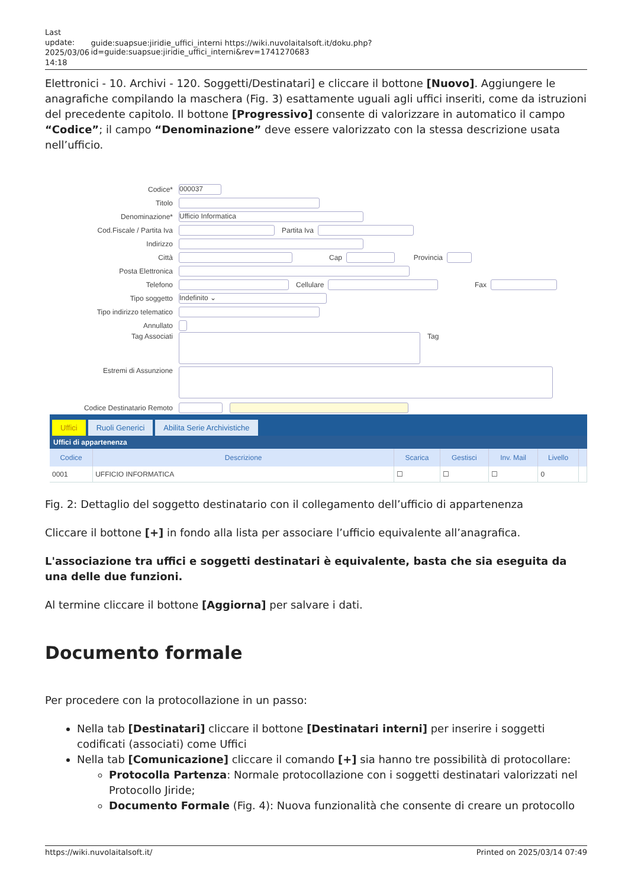Last update: 2025/03/06 14:18
guide:suapsue:jiridie_uffici_interni https://wiki.nuvolaitalsoft.it/doku.php?id=guide:suapsue:jiridie_uffici_interni&rev=1741270683
Elettronici - 10. Archivi - 120. Soggetti/Destinatari] e cliccare il bottone [Nuovo]. Aggiungere le anagrafiche compilando la maschera (Fig. 3) esattamente uguali agli uffici inseriti, come da istruzioni del precedente capitolo. Il bottone [Progressivo] consente di valorizzare in automatico il campo “Codice”; il campo “Denominazione” deve essere valorizzato con la stessa descrizione usata nell’ufficio.
Codice* 000037
Titolo
Denominazione* Ufficio Informatica
Cod.Fiscale / Partita Iva Partita Iva
Indirizzo
Città Cap Provincia
Posta Elettronica
Telefono Cellulare Fax
Tipo soggetto Indefinito ⌄
Tipo indirizzo telematico
Annullato
Tag Associati Tag
Estremi di Assunzione
Codice Destinatario Remoto
Uffici Ruoli Generici Abilita Serie Archivistiche
Uffici di appartenenza
| Codice | Descrizione | Scarica | Gestisci | Inv. Mail | Livello | |
| --- | --- | --- | --- | --- | --- | --- |
| 0001 | UFFICIO INFORMATICA | ☐ | ☐ | ☐ | 0 | |
Fig. 2: Dettaglio del soggetto destinatario con il collegamento dell’ufficio di appartenenza
Cliccare il bottone [+] in fondo alla lista per associare l’ufficio equivalente all’anagrafica.
L'associazione tra uffici e soggetti destinatari è equivalente, basta che sia eseguita da una delle due funzioni.
Al termine cliccare il bottone [Aggiorna] per salvare i dati.
Documento formale
Per procedere con la protocollazione in un passo:
Nella tab [Destinatari] cliccare il bottone [Destinatari interni] per inserire i soggetti codificati (associati) come Uffici
Nella tab [Comunicazione] cliccare il comando [+] sia hanno tre possibilità di protocollare:
Protocolla Partenza: Normale protocollazione con i soggetti destinatari valorizzati nel Protocollo Jiride;
Documento Formale (Fig. 4): Nuova funzionalità che consente di creare un protocollo
https://wiki.nuvolaitalsoft.it/ Printed on 2025/03/14 07:49